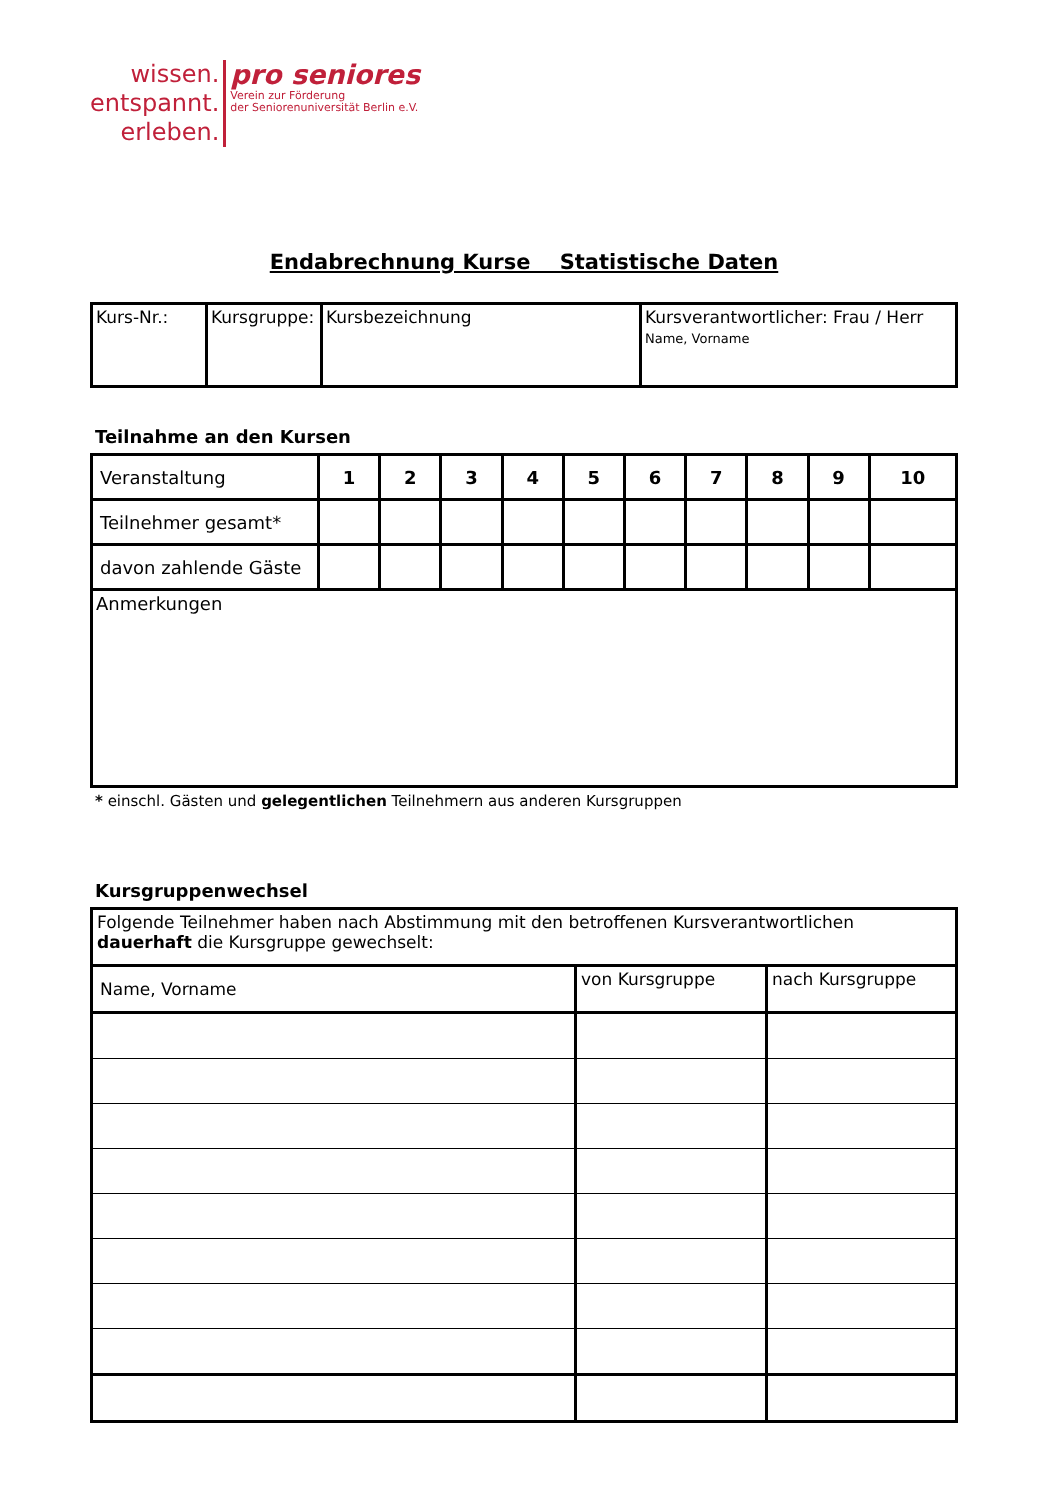wissen.
entspannt.
erleben.
pro seniores
Verein zur Förderung
der Seniorenuniversität Berlin e.V.
Endabrechnung Kurse Statistische Daten
| Kurs-Nr.: | Kursgruppe: | Kursbezeichnung | Kursverantwortlicher: Frau / Herr Name, Vorname |
Teilnahme an den Kursen
| Veranstaltung | 1 | 2 | 3 | 4 | 5 | 6 | 7 | 8 | 9 | 10 |
| --- | --- | --- | --- | --- | --- | --- | --- | --- | --- | --- |
| Teilnehmer gesamt* | | | | | | | | | | |
| davon zahlende Gäste | | | | | | | | | | |
| Anmerkungen | | | | | | | | | | |
* einschl. Gästen und gelegentlichen Teilnehmern aus anderen Kursgruppen
Kursgruppenwechsel
| Folgende Teilnehmer haben nach Abstimmung mit den betroffenen Kursverantwortlichen dauerhaft die Kursgruppe gewechselt: | | |
| Name, Vorname | von Kursgruppe | nach Kursgruppe |